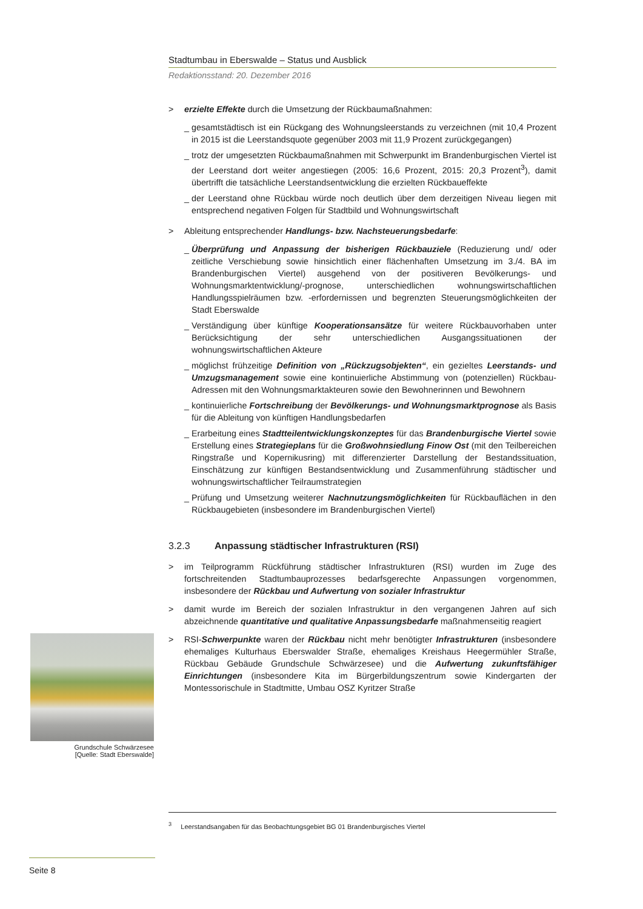Stadtumbau in Eberswalde – Status und Ausblick
Redaktionsstand: 20. Dezember 2016
> erzielte Effekte durch die Umsetzung der Rückbaumaßnahmen:
_ gesamtstädtisch ist ein Rückgang des Wohnungsleerstands zu verzeichnen (mit 10,4 Prozent in 2015 ist die Leerstandsquote gegenüber 2003 mit 11,9 Prozent zurückgegangen)
_ trotz der umgesetzten Rückbaumaßnahmen mit Schwerpunkt im Brandenburgischen Viertel ist der Leerstand dort weiter angestiegen (2005: 16,6 Prozent, 2015: 20,3 Prozent<sup>3</sup>), damit übertrifft die tatsächliche Leerstandsentwicklung die erzielten Rückbaueffekte
_ der Leerstand ohne Rückbau würde noch deutlich über dem derzeitigen Niveau liegen mit entsprechend negativen Folgen für Stadtbild und Wohnungswirtschaft
> Ableitung entsprechender Handlungs- bzw. Nachsteuerungsbedarfe:
_ Überprüfung und Anpassung der bisherigen Rückbauziele (Reduzierung und/ oder zeitliche Verschiebung sowie hinsichtlich einer flächenhaften Umsetzung im 3./4. BA im Brandenburgischen Viertel) ausgehend von der positiveren Bevölkerungs- und Wohnungsmarktentwicklung/-prognose, unterschiedlichen wohnungswirtschaftlichen Handlungsspielräumen bzw. -erfordernissen und begrenzten Steuerungsmöglichkeiten der Stadt Eberswalde
_ Verständigung über künftige Kooperationsansätze für weitere Rückbauvorhaben unter Berücksichtigung der sehr unterschiedlichen Ausgangssituationen der wohnungswirtschaftlichen Akteure
_ möglichst frühzeitige Definition von „Rückzugsobjekten“, ein gezieltes Leerstands- und Umzugsmanagement sowie eine kontinuierliche Abstimmung von (potenziellen) Rückbau-Adressen mit den Wohnungsmarktakteuren sowie den Bewohnerinnen und Bewohnern
_ kontinuierliche Fortschreibung der Bevölkerungs- und Wohnungsmarktprognose als Basis für die Ableitung von künftigen Handlungsbedarfen
_ Erarbeitung eines Stadtteilentwicklungskonzeptes für das Brandenburgische Viertel sowie Erstellung eines Strategieplans für die Großwohnsiedlung Finow Ost (mit den Teilbereichen Ringstraße und Kopernikusring) mit differenzierter Darstellung der Bestandssituation, Einschätzung zur künftigen Bestandsentwicklung und Zusammenführung städtischer und wohnungswirtschaftlicher Teilraumstrategien
_ Prüfung und Umsetzung weiterer Nachnutzungsmöglichkeiten für Rückbauflächen in den Rückbaugebieten (insbesondere im Brandenburgischen Viertel)
3.2.3 Anpassung städtischer Infrastrukturen (RSI)
> im Teilprogramm Rückführung städtischer Infrastrukturen (RSI) wurden im Zuge des fortschreitenden Stadtumbauprozesses bedarfsgerechte Anpassungen vorgenommen, insbesondere der Rückbau und Aufwertung von sozialer Infrastruktur
> damit wurde im Bereich der sozialen Infrastruktur in den vergangenen Jahren auf sich abzeichnende quantitative und qualitative Anpassungsbedarfe maßnahmenseitig reagiert
> RSI-Schwerpunkte waren der Rückbau nicht mehr benötigter Infrastrukturen (insbesondere ehemaliges Kulturhaus Eberswalder Straße, ehemaliges Kreishaus Heegermühler Straße, Rückbau Gebäude Grundschule Schwärzesee) und die Aufwertung zukunftsfähiger Einrichtungen (insbesondere Kita im Bürgerbildungszentrum sowie Kindergarten der Montessorischule in Stadtmitte, Umbau OSZ Kyritzer Straße
Grundschule Schwärzesee
[Quelle: Stadt Eberswalde]
<sup>3</sup> Leerstandsangaben für das Beobachtungsgebiet BG 01 Brandenburgisches Viertel
Seite 8